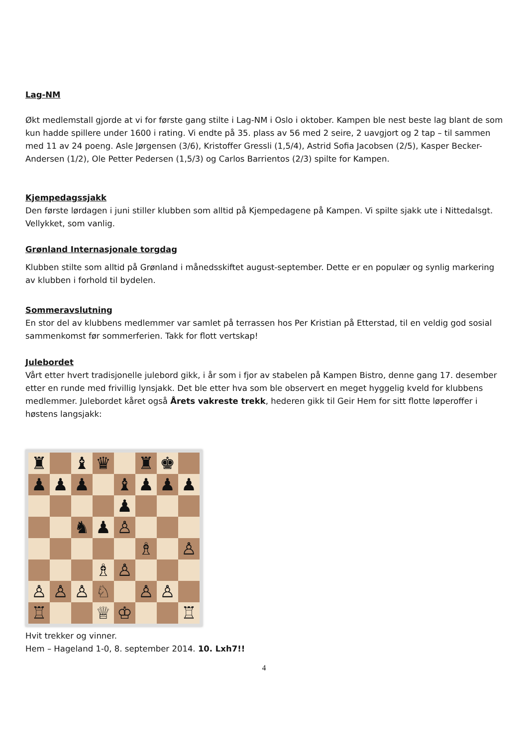Lag-NM
Økt medlemstall gjorde at vi for første gang stilte i Lag-NM i Oslo i oktober. Kampen ble nest beste lag blant de som kun hadde spillere under 1600 i rating. Vi endte på 35. plass av 56 med 2 seire, 2 uavgjort og 2 tap – til sammen med 11 av 24 poeng. Asle Jørgensen (3/6), Kristoffer Gressli (1,5/4), Astrid Sofia Jacobsen (2/5), Kasper Becker-Andersen (1/2), Ole Petter Pedersen (1,5/3) og Carlos Barrientos (2/3) spilte for Kampen.
Kjempedagssjakk
Den første lørdagen i juni stiller klubben som alltid på Kjempedagene på Kampen. Vi spilte sjakk ute i Nittedalsgt. Vellykket, som vanlig.
Grønland Internasjonale torgdag
Klubben stilte som alltid på Grønland i månedsskiftet august-september. Dette er en populær og synlig markering av klubben i forhold til bydelen.
Sommeravslutning
En stor del av klubbens medlemmer var samlet på terrassen hos Per Kristian på Etterstad, til en veldig god sosial sammenkomst før sommerferien. Takk for flott vertskap!
Julebordet
Vårt etter hvert tradisjonelle julebord gikk, i år som i fjor av stabelen på Kampen Bistro, denne gang 17. desember etter en runde med frivillig lynsjakk. Det ble etter hva som ble observert en meget hyggelig kveld for klubbens medlemmer. Julebordet kåret også Årets vakreste trekk, hederen gikk til Geir Hem for sitt flotte løperoffer i høstens langsjakk:
♜
♝
♛
♜
♚
♟
♟
♟
♝
♟
♟
♟
♟
♞
♟
♙
♗
♙
♗
♙
♙
♙
♙
♘
♙
♙
♖
♕
♔
♖
Hvit trekker og vinner.
Hem – Hageland 1-0, 8. september 2014. 10. Lxh7!!
4